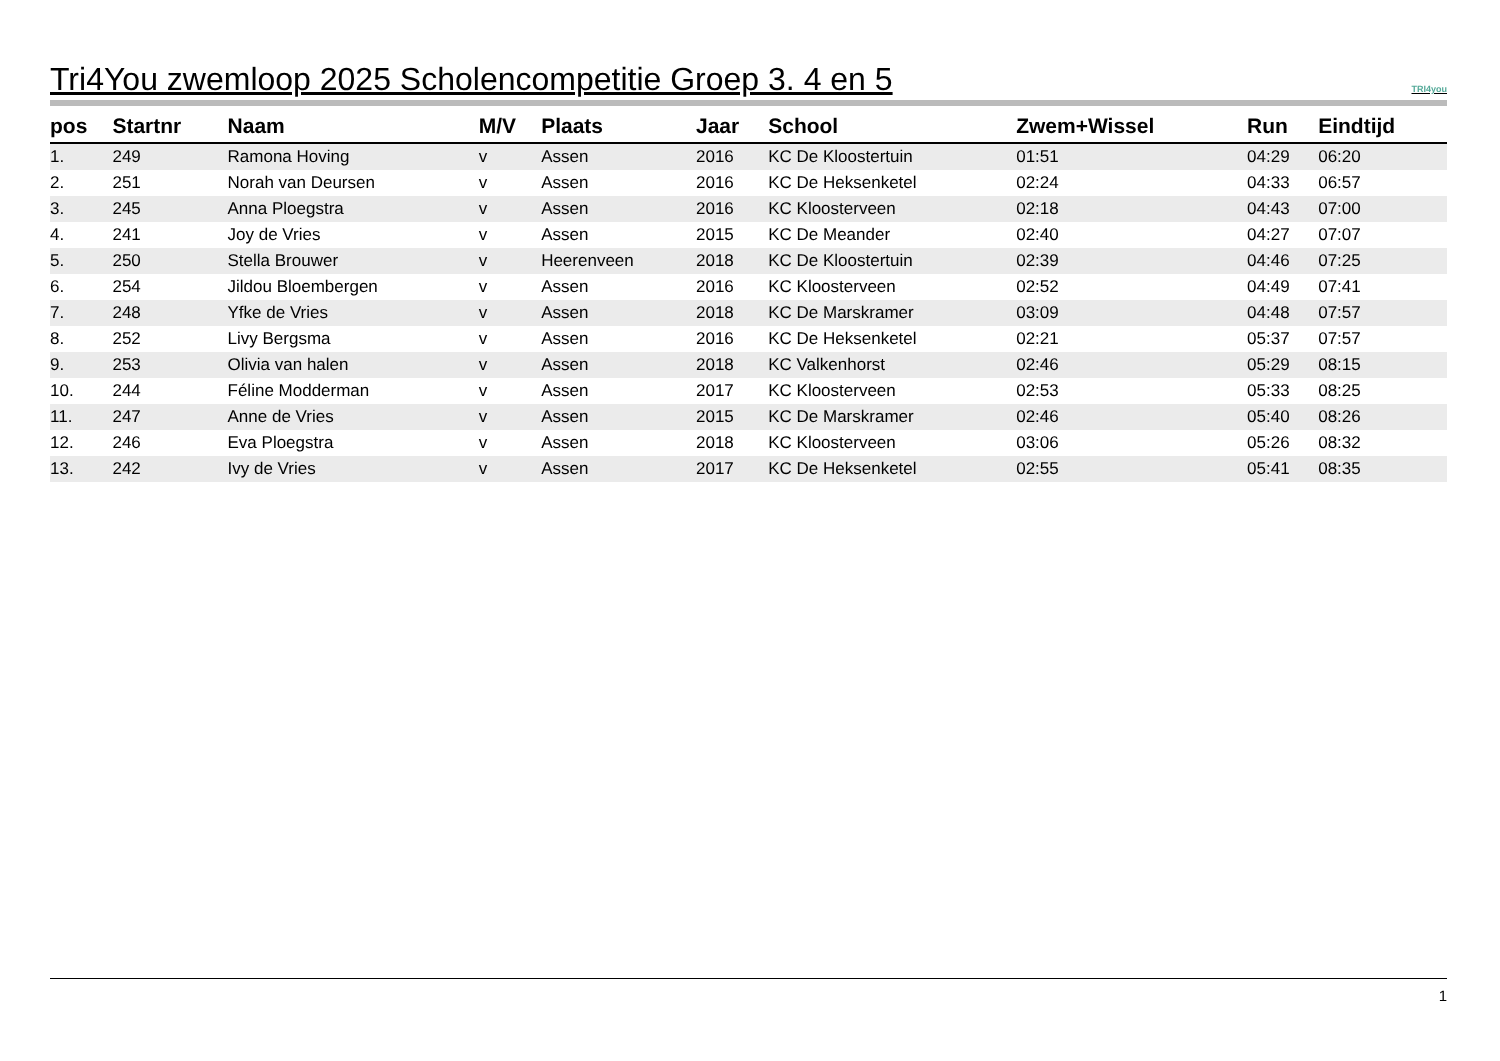Tri4You zwemloop 2025 Scholencompetitie Groep 3. 4 en 5 TRI4you
| pos | Startnr | Naam | M/V | Plaats | Jaar | School | Zwem+Wissel | Run | Eindtijd |
| --- | --- | --- | --- | --- | --- | --- | --- | --- | --- |
| 1. | 249 | Ramona Hoving | v | Assen | 2016 | KC De Kloostertuin | 01:51 | 04:29 | 06:20 |
| 2. | 251 | Norah van Deursen | v | Assen | 2016 | KC De Heksenketel | 02:24 | 04:33 | 06:57 |
| 3. | 245 | Anna Ploegstra | v | Assen | 2016 | KC Kloosterveen | 02:18 | 04:43 | 07:00 |
| 4. | 241 | Joy de Vries | v | Assen | 2015 | KC De Meander | 02:40 | 04:27 | 07:07 |
| 5. | 250 | Stella Brouwer | v | Heerenveen | 2018 | KC De Kloostertuin | 02:39 | 04:46 | 07:25 |
| 6. | 254 | Jildou Bloembergen | v | Assen | 2016 | KC Kloosterveen | 02:52 | 04:49 | 07:41 |
| 7. | 248 | Yfke de Vries | v | Assen | 2018 | KC De Marskramer | 03:09 | 04:48 | 07:57 |
| 8. | 252 | Livy Bergsma | v | Assen | 2016 | KC De Heksenketel | 02:21 | 05:37 | 07:57 |
| 9. | 253 | Olivia van halen | v | Assen | 2018 | KC Valkenhorst | 02:46 | 05:29 | 08:15 |
| 10. | 244 | Féline Modderman | v | Assen | 2017 | KC Kloosterveen | 02:53 | 05:33 | 08:25 |
| 11. | 247 | Anne de Vries | v | Assen | 2015 | KC De Marskramer | 02:46 | 05:40 | 08:26 |
| 12. | 246 | Eva Ploegstra | v | Assen | 2018 | KC Kloosterveen | 03:06 | 05:26 | 08:32 |
| 13. | 242 | Ivy de Vries | v | Assen | 2017 | KC De Heksenketel | 02:55 | 05:41 | 08:35 |
1